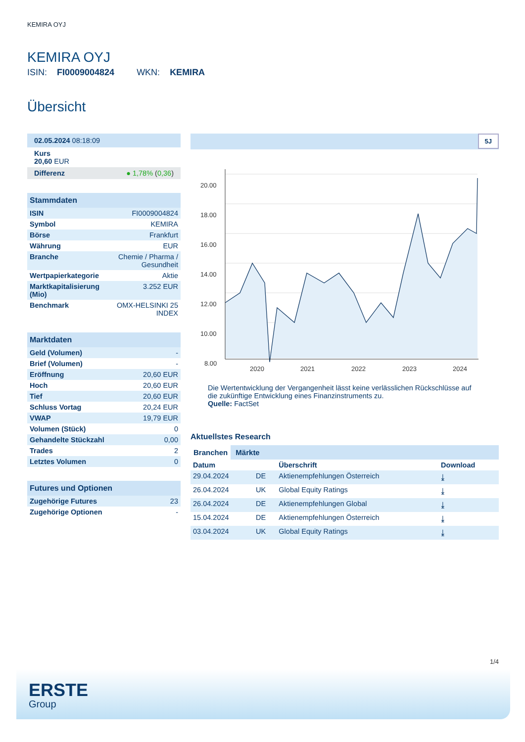KEMIRA OYJ
KEMIRA OYJ
ISIN: FI0009004824 WKN: KEMIRA
Übersicht
02.05.2024 08:18:09
Kurs
20,60 EUR
Differenz ● 1,78% (0,36)
Stammdaten
| ISIN | FI0009004824 |
| Symbol | KEMIRA |
| Börse | Frankfurt |
| Währung | EUR |
| Branche | Chemie / Pharma / Gesundheit |
| Wertpapierkategorie | Aktie |
| Marktkapitalisierung (Mio) | 3.252 EUR |
| Benchmark | OMX-HELSINKI 25 INDEX |
Marktdaten
| Geld (Volumen) | - |
| Brief (Volumen) | - |
| Eröffnung | 20,60 EUR |
| Hoch | 20,60 EUR |
| Tief | 20,60 EUR |
| Schluss Vortag | 20,24 EUR |
| VWAP | 19,79 EUR |
| Volumen (Stück) | 0 |
| Gehandelte Stückzahl | 0,00 |
| Trades | 2 |
| Letztes Volumen | 0 |
Futures und Optionen
| Zugehörige Futures | 23 |
| Zugehörige Optionen | - |
5J
20.00
18.00
16.00
14.00
12.00
10.00
8.00
2020
2021
2022
2023
2024
Die Wertentwicklung der Vergangenheit lässt keine verlässlichen Rückschlüsse auf die zukünftige Entwicklung eines Finanzinstruments zu.
Quelle: FactSet
Aktuellstes Research
Branchen Märkte
| Datum | | Überschrift | Download |
| --- | --- | --- | --- |
| 29.04.2024 | DE | Aktienempfehlungen Österreich | ⤓ |
| 26.04.2024 | UK | Global Equity Ratings | ⤓ |
| 26.04.2024 | DE | Aktienempfehlungen Global | ⤓ |
| 15.04.2024 | DE | Aktienempfehlungen Österreich | ⤓ |
| 03.04.2024 | UK | Global Equity Ratings | ⤓ |
1/4
ERSTE
Group